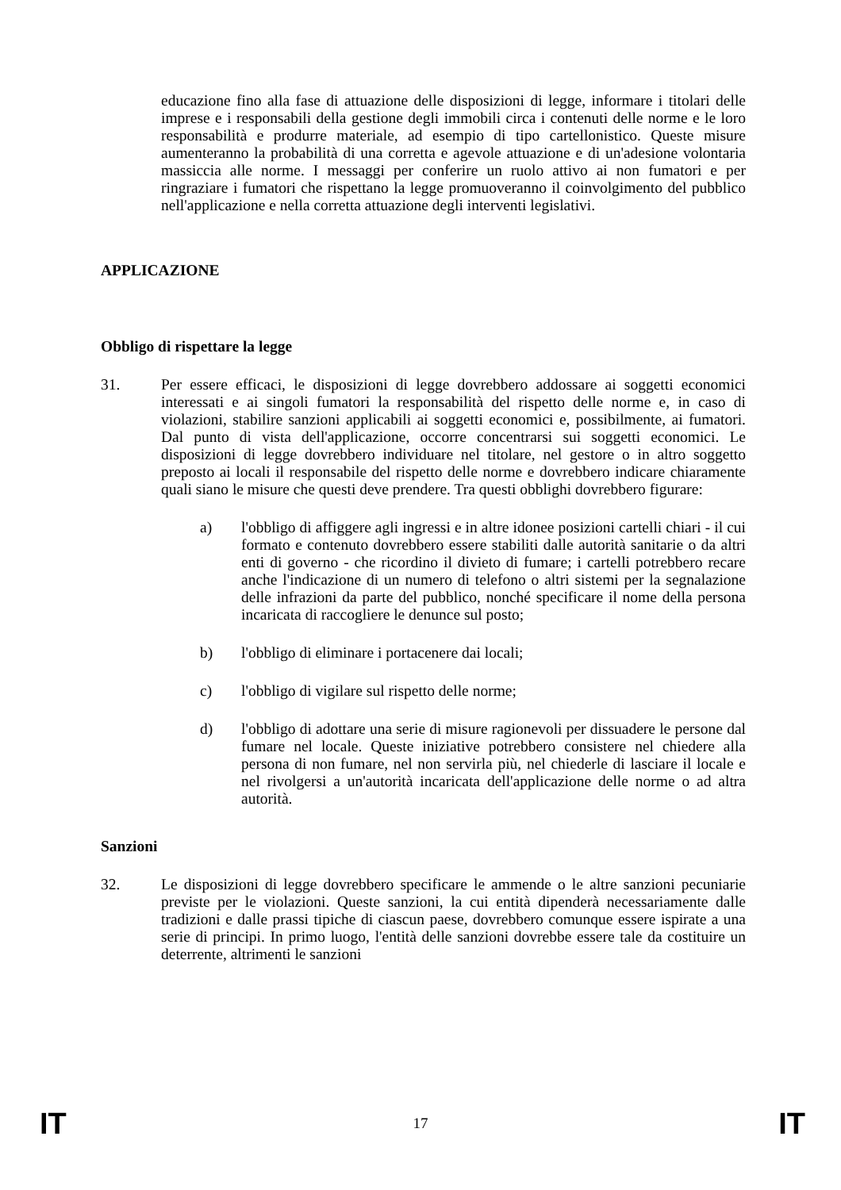educazione fino alla fase di attuazione delle disposizioni di legge, informare i titolari delle imprese e i responsabili della gestione degli immobili circa i contenuti delle norme e le loro responsabilità e produrre materiale, ad esempio di tipo cartellonistico. Queste misure aumenteranno la probabilità di una corretta e agevole attuazione e di un'adesione volontaria massiccia alle norme. I messaggi per conferire un ruolo attivo ai non fumatori e per ringraziare i fumatori che rispettano la legge promuoveranno il coinvolgimento del pubblico nell'applicazione e nella corretta attuazione degli interventi legislativi.
APPLICAZIONE
Obbligo di rispettare la legge
31. Per essere efficaci, le disposizioni di legge dovrebbero addossare ai soggetti economici interessati e ai singoli fumatori la responsabilità del rispetto delle norme e, in caso di violazioni, stabilire sanzioni applicabili ai soggetti economici e, possibilmente, ai fumatori. Dal punto di vista dell'applicazione, occorre concentrarsi sui soggetti economici. Le disposizioni di legge dovrebbero individuare nel titolare, nel gestore o in altro soggetto preposto ai locali il responsabile del rispetto delle norme e dovrebbero indicare chiaramente quali siano le misure che questi deve prendere. Tra questi obblighi dovrebbero figurare:
a) l'obbligo di affiggere agli ingressi e in altre idonee posizioni cartelli chiari - il cui formato e contenuto dovrebbero essere stabiliti dalle autorità sanitarie o da altri enti di governo - che ricordino il divieto di fumare; i cartelli potrebbero recare anche l'indicazione di un numero di telefono o altri sistemi per la segnalazione delle infrazioni da parte del pubblico, nonché specificare il nome della persona incaricata di raccogliere le denunce sul posto;
b) l'obbligo di eliminare i portacenere dai locali;
c) l'obbligo di vigilare sul rispetto delle norme;
d) l'obbligo di adottare una serie di misure ragionevoli per dissuadere le persone dal fumare nel locale. Queste iniziative potrebbero consistere nel chiedere alla persona di non fumare, nel non servirla più, nel chiederle di lasciare il locale e nel rivolgersi a un'autorità incaricata dell'applicazione delle norme o ad altra autorità.
Sanzioni
32. Le disposizioni di legge dovrebbero specificare le ammende o le altre sanzioni pecuniarie previste per le violazioni. Queste sanzioni, la cui entità dipenderà necessariamente dalle tradizioni e dalle prassi tipiche di ciascun paese, dovrebbero comunque essere ispirate a una serie di principi. In primo luogo, l'entità delle sanzioni dovrebbe essere tale da costituire un deterrente, altrimenti le sanzioni
IT 17 IT